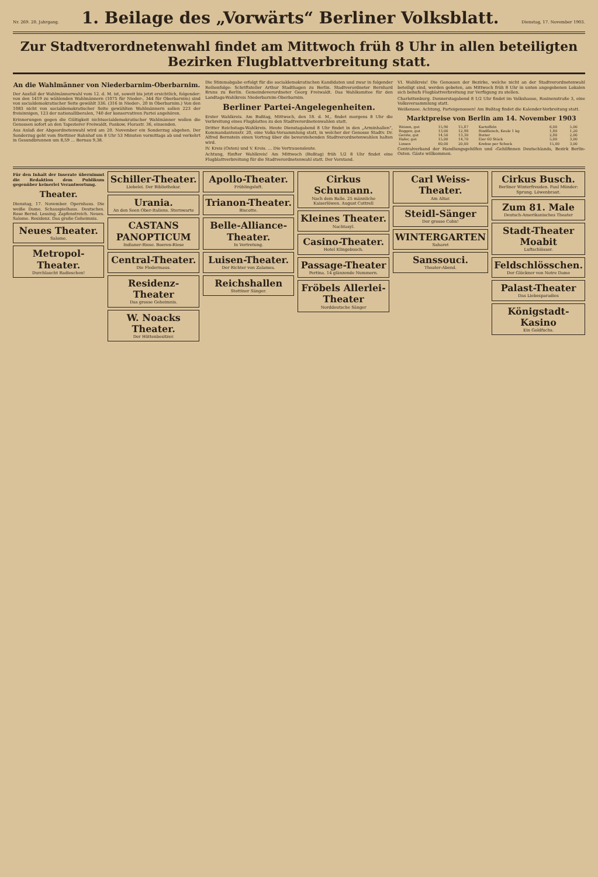Nr. 269. 20. Jahrgang.
1. Beilage des „Vorwärts“ Berliner Volksblatt.
Dienstag, 17. November 1903.
Zur Stadtverordnetenwahl findet am Mittwoch früh 8 Uhr in allen beteiligten Bezirken Flugblattverbreitung statt.
An die Wahlmänner von Niederbarnim-Oberbarnim.
Der Ausfall der Wahlmännerwahl vom 12. d. M. ist, soweit bis jetzt ersichtlich, folgender: von den 1419 zu wählenden Wahlmännern (1075 für Nieder-, 344 für Oberbarnim) sind von socialdemokratischer Seite gewählt 336. (316 in Nieder-, 20 in Oberbarnim.) Von den 1083 nicht von socialdemokratischer Seite gewählten Wahlmännern sollen 223 der freisinnigen, 123 der nationalliberalen, 740 der konservativen Partei angehören.
Erinnerungen gegen die Gültigkeit nichtsocialdemokratischer Wahlmänner wollen die Genossen sofort an den Tapezierer Freiwaldt, Pankow, Florastr. 36, einsenden.
Aus Anlaß der Abgeordnetenwahl wird am 20. November ein Sonderzug abgehen. Der Sonderzug geht vom Stettiner Bahnhof um 8 Uhr 53 Minuten vormittags ab und verkehrt in Gesundbrunnen um 8,59 … Bernau 9,38.
Die Stimmabgabe erfolgt für die socialdemokratischen Kandidaten und zwar in folgender Reihenfolge: Schriftsteller Arthur Stadthagen zu Berlin. Stadtverordneter Bernhard Bruns zu Berlin. Gemeindeverordneter Georg Freiwaldt. Das Wahlkomitee für den Landtags-Wahlkreis Niederbarnim-Oberbarnim.
Berliner Partei-Angelegenheiten.
Erster Wahlkreis. Am Bußtag, Mittwoch, den 18. d. M., findet morgens 8 Uhr die Verbreitung eines Flugblattes zu den Stadtverordnetenwahlen statt.
Dritter Reichstags-Wahlkreis. Heute Dienstagabend 8 Uhr findet in den „Arminhallen“, Kommandantenstr. 20, eine Volks-Versammlung statt, in welcher der Genosse Stadtv. Dr. Alfred Bernstein einen Vortrag über die bevorstehenden Stadtverordnetenwahlen halten wird.
IV. Kreis (Osten) und V. Kreis. … Die Vertrauensleute.
Achtung, fünfter Wahlkreis! Am Mittwoch (Bußtag) früh 1/2 8 Uhr findet eine Flugblattverbreitung für die Stadtverordnetenwahl statt. Der Vorstand.
VI. Wahlkreis! Die Genossen der Bezirke, welche nicht an der Stadtverordnetenwahl beteiligt sind, werden gebeten, am Mittwoch früh 8 Uhr in unten angegebenen Lokalen sich behufs Flugblattverbreitung zur Verfügung zu stellen.
Charlottenburg. Donnerstagabend 8 1/2 Uhr findet im Volkshause, Rosinenstraße 3, eine Volksversammlung statt.
Weißensee. Achtung, Parteigenossen! Am Bußtag findet die Kalender-Verbreitung statt.
Marktpreise von Berlin am 14. November 1903
| Weizen, gut | 15,90 | 15,87 | Kartoffeln | 6,00 | 5,00 |
| Roggen, gut | 13,00 | 12,98 | Rindfleisch, Keule 1 kg | 1,80 | 1,20 |
| Gerste, gut | 14,50 | 13,30 | Butter | 2,80 | 2,00 |
| Hafer, gut | 15,00 | 14,70 | Eier 60 Stück | 5,00 | 3,00 |
| Linsen | 60,00 | 20,00 | Krebse per Schock | 15,00 | 3,00 |
Centralverband der Handlungsgehilfen und -Gehilfinnen Deutschlands, Bezirk Berlin-Osten. Gäste willkommen.
Für den Inhalt der Inserate übernimmt die Redaktion dem Publikum gegenüber keinerlei Verantwortung.
Theater.
Dienstag, 17. November. Opernhaus. Die weiße Dame. Schauspielhaus. Deutsches. Rose Bernd. Lessing. Zapfenstreich. Neues. Salome. Residenz. Das große Geheimnis.
Neues Theater.
Salome.
Metropol-Theater.
Durchlaucht Radieschen!
Schiller-Theater.
Liebelei. Der Bibliothekar.
Urania.
An den Seen Ober-Italiens. Sternwarte
CASTANS PANOPTICUM
Indianer-Riese. Boeren-Riese
Central-Theater.
Die Fledermaus.
Residenz-Theater
Das grosse Geheimnis.
W. Noacks Theater.
Der Hüttenbesitzer.
Apollo-Theater.
Frühlingsluft.
Trianon-Theater.
Biscotte.
Belle-Alliance-Theater.
In Vertretung.
Luisen-Theater.
Der Richter von Zalamea.
Reichshallen
Stettiner Sänger.
Cirkus Schumann.
Nach dem Balle. 25 männliche Kaiserlöwen. August Cottrell
Kleines Theater.
Nachtasyl.
Casino-Theater.
Hotel Klingebusch.
Passage-Theater
Pertina. 14 glänzende Nummern.
Fröbels Allerlei-Theater
Norddeutsche Sänger
Carl Weiss-Theater.
Am Altar.
Steidl-Sänger
Der grosse Cohn!
WINTERGARTEN
Saharet
Sanssouci.
Theater-Abend.
Cirkus Busch.
Berliner Winterfreuden. Paul Münder: Sprung. Löwenbraut.
Zum 81. Male
Deutsch-Amerikanisches Theater
Stadt-Theater Moabit
Luftschlösser.
Feldschlösschen.
Der Glöckner von Notre Dame
Palast-Theater
Das Liebesparadies
Königstadt-Kasino
Ein Goldfuchs.